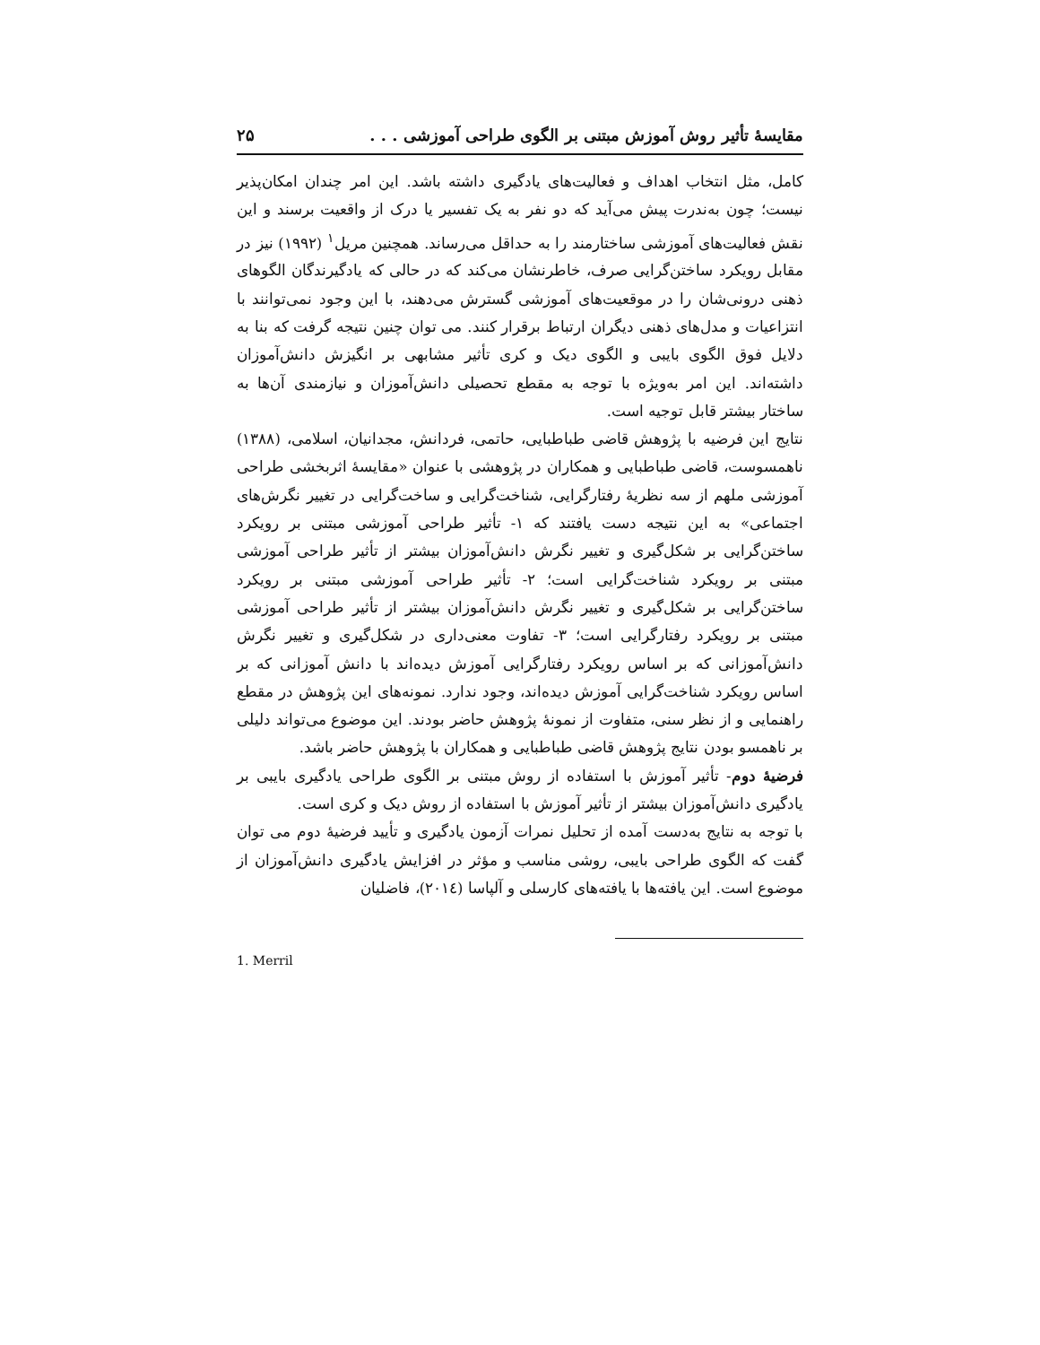مقایسهٔ تأثیر روش آموزش مبتنی بر الگوی طراحی آموزشی . . . ۲۵
کامل، مثل انتخاب اهداف و فعالیت‌های یادگیری داشته باشد. این امر چندان امکان‌پذیر نیست؛ چون به‌ندرت پیش می‌آید که دو نفر به یک تفسیر یا درک از واقعیت برسند و این نقش فعالیت‌های آموزشی ساختارمند را به حداقل می‌رساند. همچنین مریل<sup>۱</sup> (۱۹۹۲) نیز در مقابل رویکرد ساختن‌گرایی صرف، خاطرنشان می‌کند که در حالی که یادگیرندگان الگوهای ذهنی درونی‌شان را در موقعیت‌های آموزشی گسترش می‌دهند، با این وجود نمی‌توانند با انتزاعیات و مدل‌های ذهنی دیگران ارتباط برقرار کنند. می توان چنین نتیجه گرفت که بنا به دلایل فوق الگوی بایبی و الگوی دیک و کری تأثیر مشابهی بر انگیزش دانش‌آموزان داشته‌اند. این امر به‌ویژه با توجه به مقطع تحصیلی دانش‌آموزان و نیازمندی آن‌ها به ساختار بیشتر قابل توجیه است.
نتایج این فرضیه با پژوهش قاضی طباطبایی، حاتمی، فردانش، مجدانیان، اسلامی، (۱۳۸۸) ناهمسوست، قاضی طباطبایی و همکاران در پژوهشی با عنوان «مقایسهٔ اثربخشی طراحی آموزشی ملهم از سه نظریهٔ رفتارگرایی، شناخت‌گرایی و ساخت‌گرایی در تغییر نگرش‌های اجتماعی» به این نتیجه دست یافتند که ۱- تأثیر طراحی آموزشی مبتنی بر رویکرد ساختن‌گرایی بر شکل‌گیری و تغییر نگرش دانش‌آموزان بیشتر از تأثیر طراحی آموزشی مبتنی بر رویکرد شناخت‌گرایی است؛ ۲- تأثیر طراحی آموزشی مبتنی بر رویکرد ساختن‌گرایی بر شکل‌گیری و تغییر نگرش دانش‌آموزان بیشتر از تأثیر طراحی آموزشی مبتنی بر رویکرد رفتارگرایی است؛ ۳- تفاوت معنی‌داری در شکل‌گیری و تغییر نگرش دانش‌آموزانی که بر اساس رویکرد رفتارگرایی آموزش دیده‌اند با دانش آموزانی که بر اساس رویکرد شناخت‌گرایی آموزش دیده‌اند، وجود ندارد. نمونه‌های این پژوهش در مقطع راهنمایی و از نظر سنی، متفاوت از نمونهٔ پژوهش حاضر بودند. این موضوع می‌تواند دلیلی بر ناهمسو بودن نتایج پژوهش قاضی طباطبایی و همکاران با پژوهش حاضر باشد.
فرضیهٔ دوم- تأثیر آموزش با استفاده از روش مبتنی بر الگوی طراحی یادگیری بایبی بر یادگیری دانش‌آموزان بیشتر از تأثیر آموزش با استفاده از روش دیک و کری است.
با توجه به نتایج به‌دست آمده از تحلیل نمرات آزمون یادگیری و تأیید فرضیهٔ دوم می توان گفت که الگوی طراحی بایبی، روشی مناسب و مؤثر در افزایش یادگیری دانش‌آموزان از موضوع است. این یافته‌ها با یافته‌های کارسلی و آلپاسا (۲۰۱٤)، فاضلیان
1. Merril